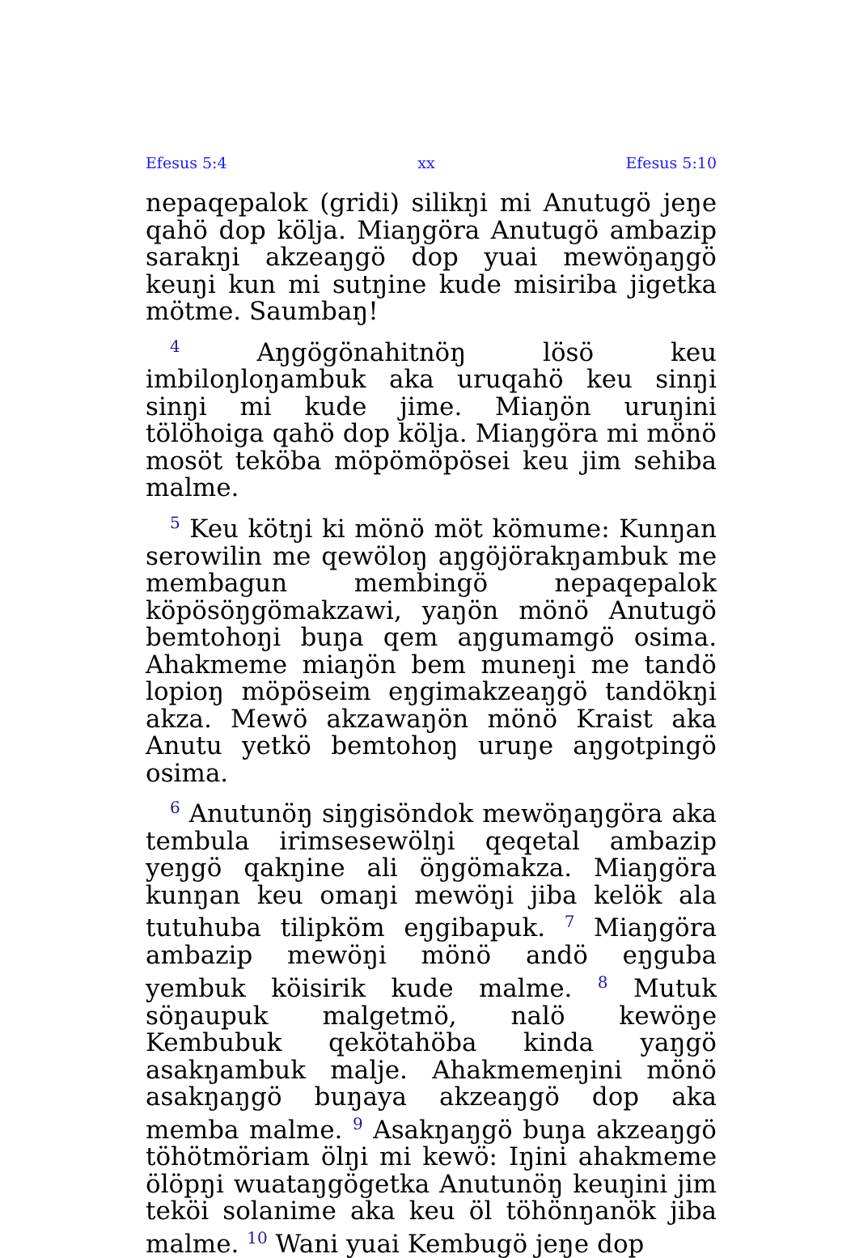Efesus 5:4 xx Efesus 5:10
nepaqepalok (gridi) silikŋi mi Anutugö jeŋe qahö dop kölja. Miaŋgöra Anutugö ambazip sarakŋi akzeaŋgö dop yuai mewöŋaŋgö keuŋi kun mi sutŋine kude misiriba jigetka mötme. Saumbaŋ!
<sup>4</sup> Aŋgögönahitnöŋ lösö keu imbiloŋloŋambuk aka uruqahö keu sinŋi sinŋi mi kude jime. Miaŋön uruŋini tölöhoiga qahö dop kölja. Miaŋgöra mi mönö mosöt teköba möpömöpösei keu jim sehiba malme.
<sup>5</sup> Keu kötŋi ki mönö möt kömume: Kunŋan serowilin me qewöloŋ aŋgöjörakŋambuk me membagun membingö nepaqepalok köpösöŋgömakzawi, yaŋön mönö Anutugö bemtohoŋi buŋa qem aŋgumamgö osima. Ahakmeme miaŋön bem muneŋi me tandö lopioŋ möpöseim eŋgimakzeaŋgö tandökŋi akza. Mewö akzawaŋön mönö Kraist aka Anutu yetkö bemtohoŋ uruŋe aŋgotpingö osima.
<sup>6</sup> Anutunöŋ siŋgisöndok mewöŋaŋgöra aka tembula irimsesewölŋi qeqetal ambazip yeŋgö qakŋine ali öŋgömakza. Miaŋgöra kunŋan keu omaŋi mewöŋi jiba kelök ala tutuhuba tilipköm eŋgibapuk. <sup>7</sup> Miaŋgöra ambazip mewöŋi mönö andö eŋguba yembuk köisirik kude malme. <sup>8</sup> Mutuk söŋaupuk malgetmö, nalö kewöŋe Kembubuk qekötahöba kinda yaŋgö asakŋambuk malje. Ahakmemeŋini mönö asakŋaŋgö buŋaya akzeaŋgö dop aka memba malme. <sup>9</sup> Asakŋaŋgö buŋa akzeaŋgö töhötmöriam ölŋi mi kewö: Iŋini ahakmeme ölöpŋi wuataŋgögetka Anutunöŋ keuŋini jim teköi solanime aka keu öl töhönŋanök jiba malme. <sup>10</sup> Wani yuai Kembugö jeŋe dop